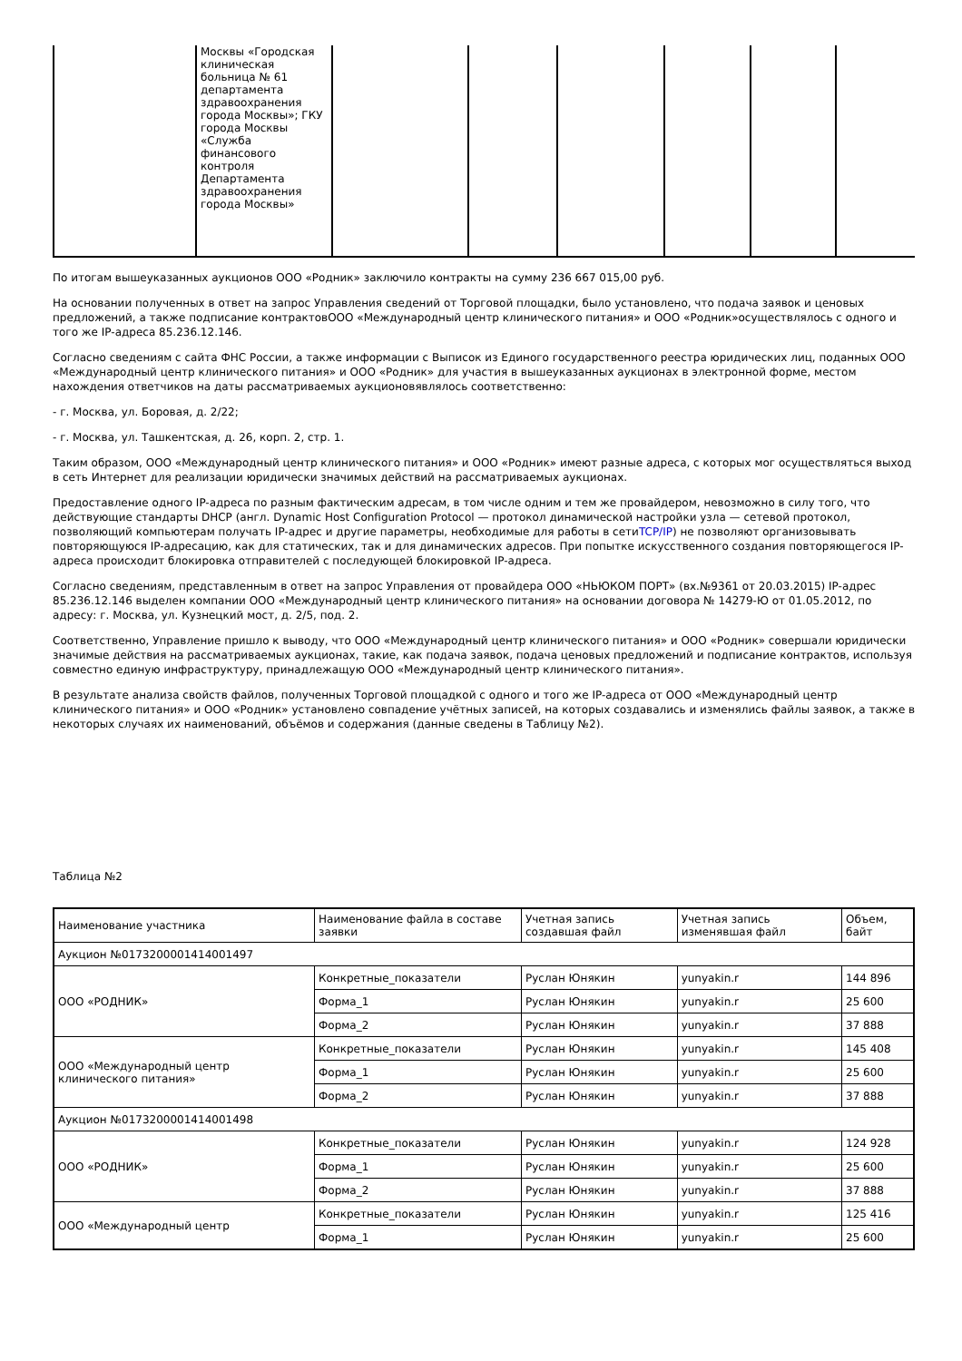| | Москвы «Городская клиническая больница № 61 департамента здравоохранения города Москвы»; ГКУ города Москвы «Служба финансового контроля Департамента здравоохранения города Москвы» | | | | | | |
По итогам вышеуказанных аукционов ООО «Родник» заключило контракты на сумму 236 667 015,00 руб.
На основании полученных в ответ на запрос Управления сведений от Торговой площадки, было установлено, что подача заявок и ценовых предложений, а также подписание контрактовООО «Международный центр клинического питания» и ООО «Родник»осуществлялось с одного и того же IP-адреса 85.236.12.146.
Согласно сведениям с сайта ФНС России, а также информации с Выписок из Единого государственного реестра юридических лиц, поданных ООО «Международный центр клинического питания» и ООО «Родник» для участия в вышеуказанных аукционах в электронной форме, местом нахождения ответчиков на даты рассматриваемых аукционовявлялось соответственно:
- г. Москва, ул. Боровая, д. 2/22;
- г. Москва, ул. Ташкентская, д. 26, корп. 2, стр. 1.
Таким образом, ООО «Международный центр клинического питания» и ООО «Родник» имеют разные адреса, с которых мог осуществляться выход в сеть Интернет для реализации юридически значимых действий на рассматриваемых аукционах.
Предоставление одного IP-адреса по разным фактическим адресам, в том числе одним и тем же провайдером, невозможно в силу того, что действующие стандарты DHCP (англ. Dynamic Host Configuration Protocol — протокол динамической настройки узла — сетевой протокол, позволяющий компьютерам получать IP-адрес и другие параметры, необходимые для работы в сетиTCP/IP) не позволяют организовывать повторяющуюся IP-адресацию, как для статических, так и для динамических адресов. При попытке искусственного создания повторяющегося IP-адреса происходит блокировка отправителей с последующей блокировкой IP-адреса.
Согласно сведениям, представленным в ответ на запрос Управления от провайдера ООО «НЬЮКОМ ПОРТ» (вх.№9361 от 20.03.2015) IP-адрес 85.236.12.146 выделен компании ООО «Международный центр клинического питания» на основании договора № 14279-Ю от 01.05.2012, по адресу: г. Москва, ул. Кузнецкий мост, д. 2/5, под. 2.
Соответственно, Управление пришло к выводу, что ООО «Международный центр клинического питания» и ООО «Родник» совершали юридически значимые действия на рассматриваемых аукционах, такие, как подача заявок, подача ценовых предложений и подписание контрактов, используя совместно единую инфраструктуру, принадлежащую ООО «Международный центр клинического питания».
В результате анализа свойств файлов, полученных Торговой площадкой с одного и того же IP-адреса от ООО «Международный центр клинического питания» и ООО «Родник» установлено совпадение учётных записей, на которых создавались и изменялись файлы заявок, а также в некоторых случаях их наименований, объёмов и содержания (данные сведены в Таблицу №2).
Таблица №2
| Наименование участника | Наименование файла в составе заявки | Учетная запись создавшая файл | Учетная запись изменявшая файл | Объем, байт |
| Аукцион №0173200001414001497 | | | | |
| ООО «РОДНИК» | Конкретные_показатели | Руслан Юнякин | yunyakin.r | 144 896 |
| | Форма_1 | Руслан Юнякин | yunyakin.r | 25 600 |
| | Форма_2 | Руслан Юнякин | yunyakin.r | 37 888 |
| ООО «Международный центр клинического питания» | Конкретные_показатели | Руслан Юнякин | yunyakin.r | 145 408 |
| | Форма_1 | Руслан Юнякин | yunyakin.r | 25 600 |
| | Форма_2 | Руслан Юнякин | yunyakin.r | 37 888 |
| Аукцион №0173200001414001498 | | | | |
| ООО «РОДНИК» | Конкретные_показатели | Руслан Юнякин | yunyakin.r | 124 928 |
| | Форма_1 | Руслан Юнякин | yunyakin.r | 25 600 |
| | Форма_2 | Руслан Юнякин | yunyakin.r | 37 888 |
| ООО «Международный центр | Конкретные_показатели | Руслан Юнякин | yunyakin.r | 125 416 |
| | Форма_1 | Руслан Юнякин | yunyakin.r | 25 600 |